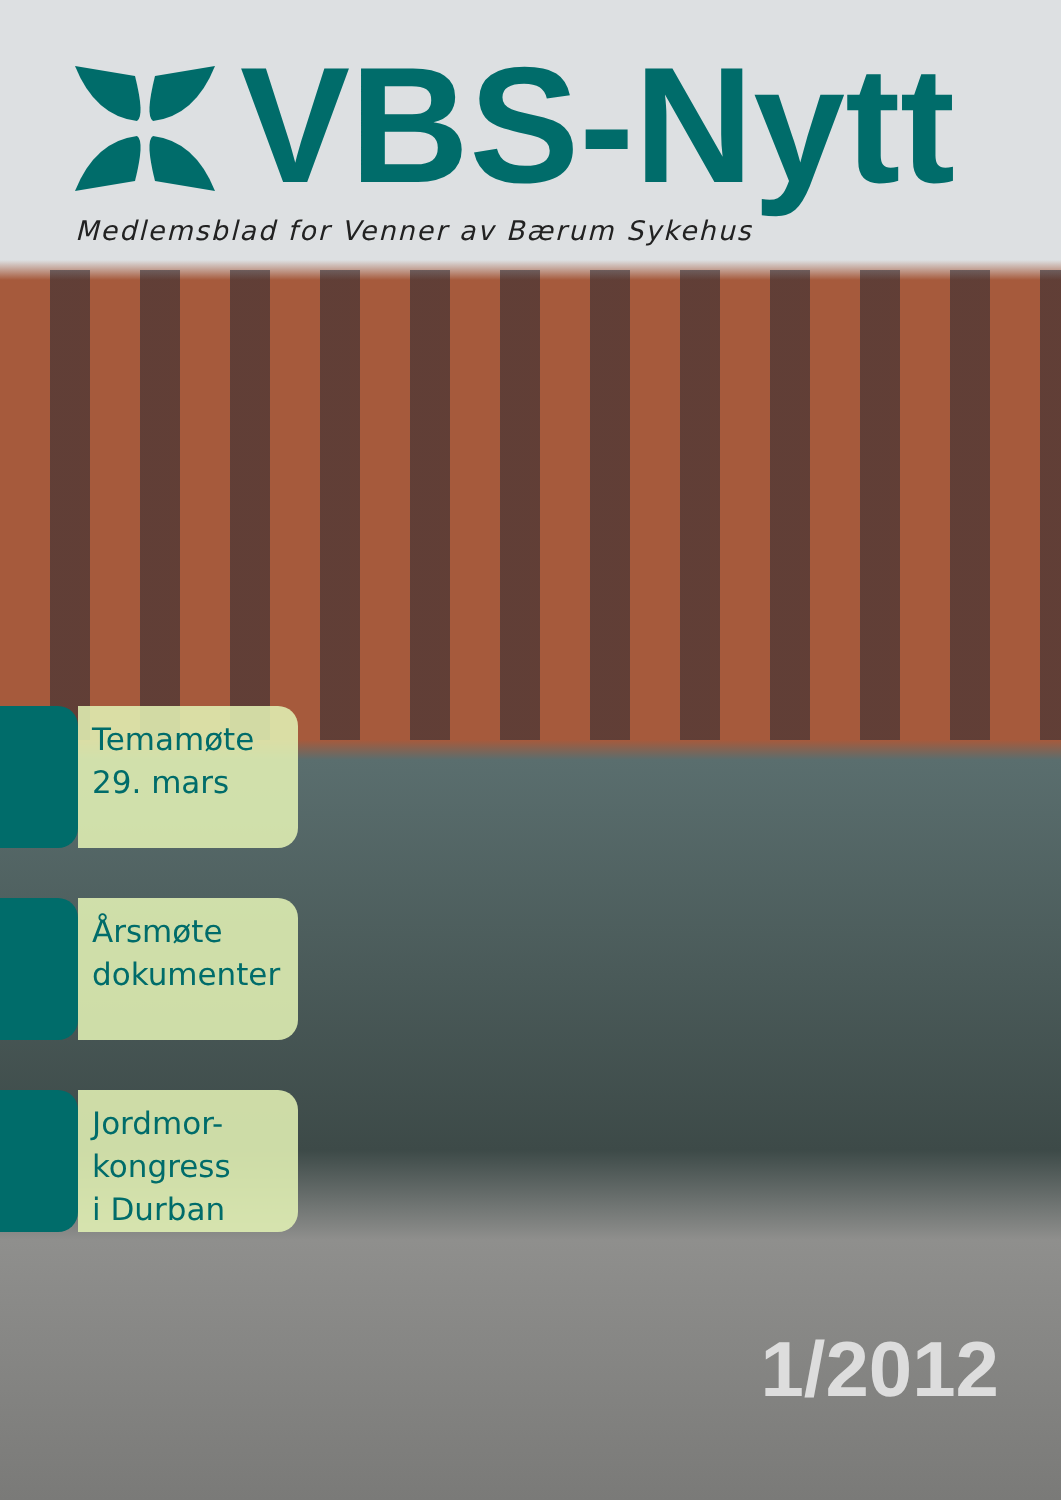VBS-Nytt
Medlemsblad for Venner av Bærum Sykehus
Temamøte
29. mars
Årsmøte
dokumenter
Jordmor-
kongress
i Durban
1/2012